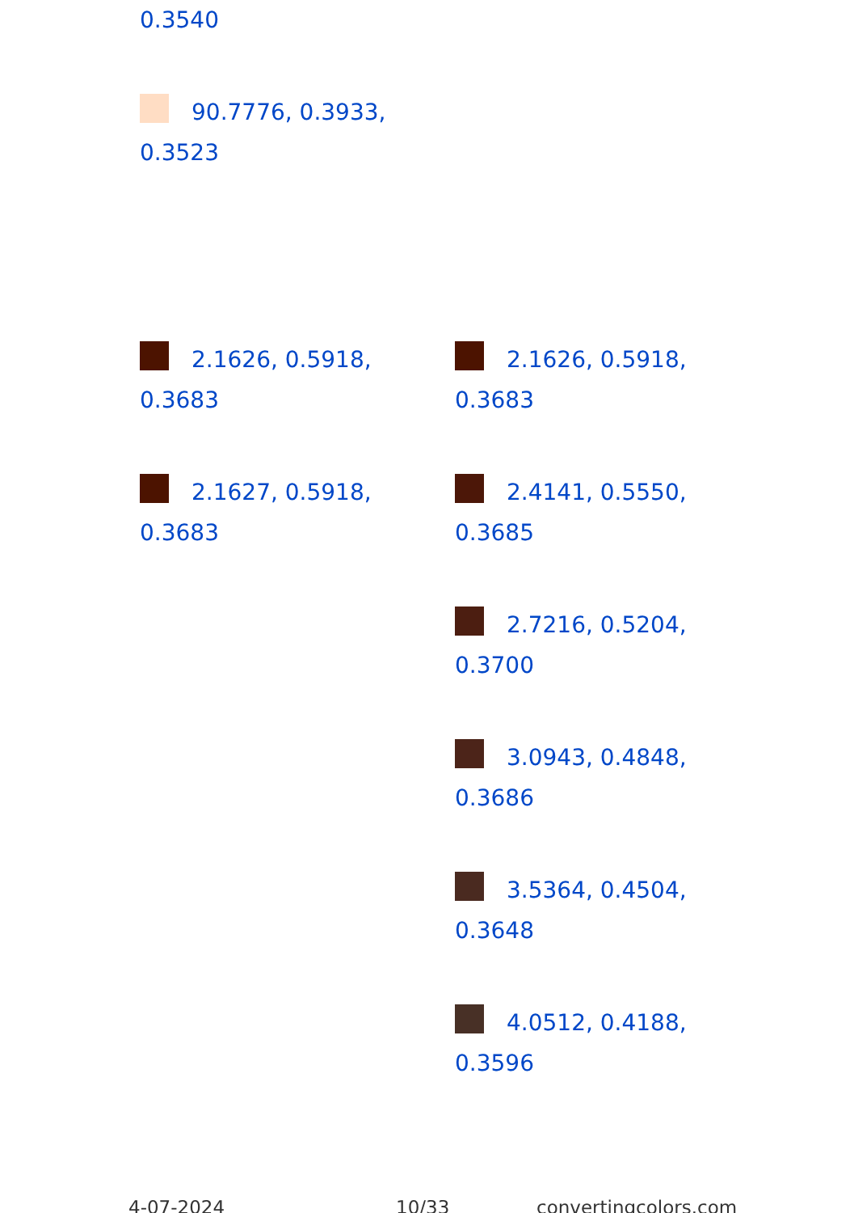0.3540
90.7776, 0.3933, 0.3523
2.1626, 0.5918, 0.3683
2.1627, 0.5918, 0.3683
2.1626, 0.5918, 0.3683
2.4141, 0.5550, 0.3685
2.7216, 0.5204, 0.3700
3.0943, 0.4848, 0.3686
3.5364, 0.4504, 0.3648
4.0512, 0.4188, 0.3596
4-07-2024 10/33 convertingcolors.com